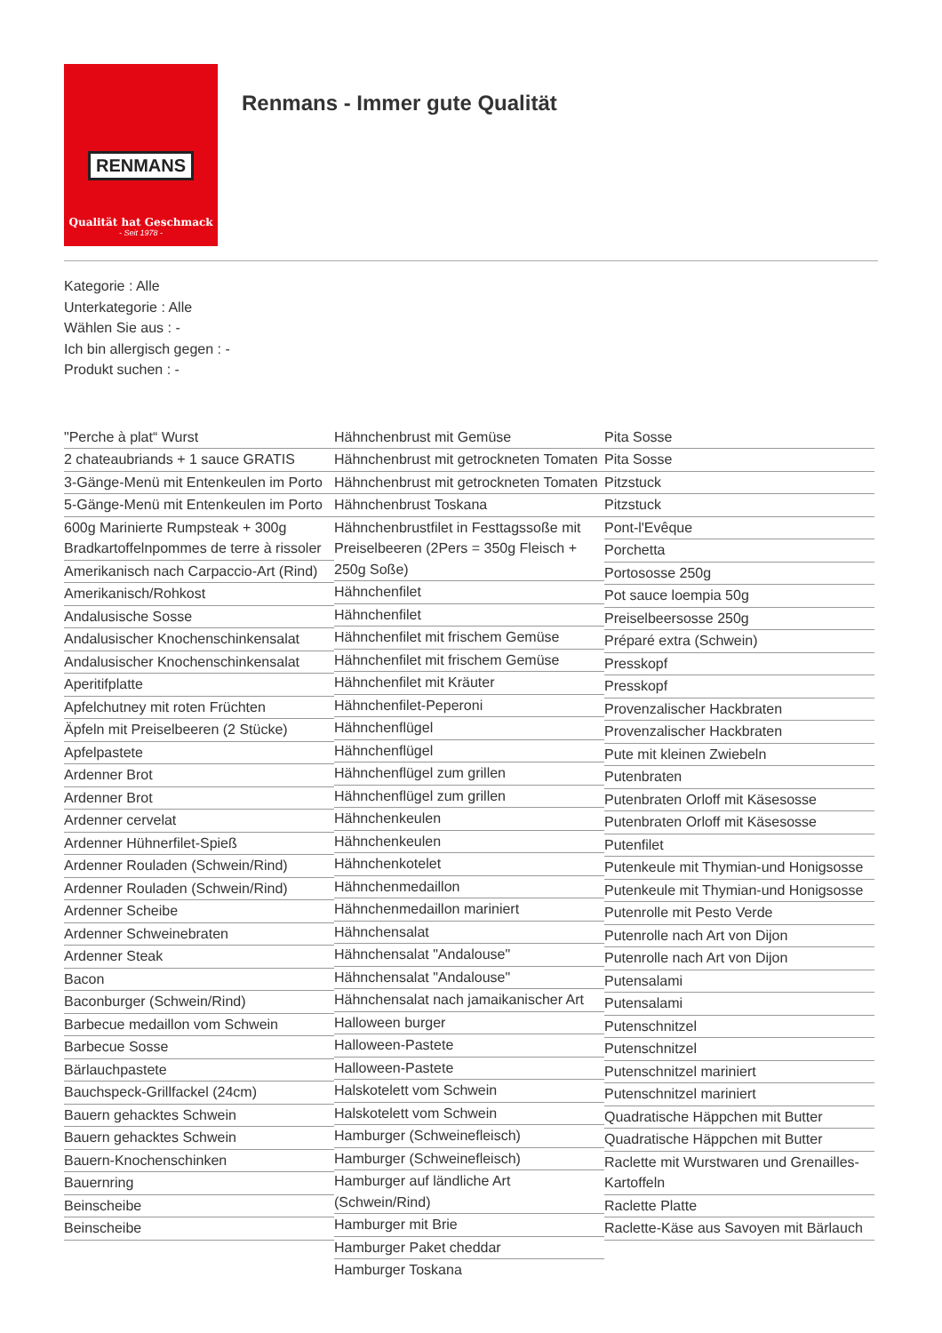RENMANS
Qualität hat Geschmack
- Seit 1978 -
Renmans - Immer gute Qualität
Kategorie : Alle
Unterkategorie : Alle
Wählen Sie aus : -
Ich bin allergisch gegen : -
Produkt suchen : -
"Perche à plat“ Wurst
2 chateaubriands + 1 sauce GRATIS
3-Gänge-Menü mit Entenkeulen im Porto
5-Gänge-Menü mit Entenkeulen im Porto
600g Marinierte Rumpsteak + 300g Bradkartoffelnpommes de terre à rissoler
Amerikanisch nach Carpaccio-Art (Rind)
Amerikanisch/Rohkost
Andalusische Sosse
Andalusischer Knochenschinkensalat
Andalusischer Knochenschinkensalat
Aperitifplatte
Apfelchutney mit roten Früchten
Äpfeln mit Preiselbeeren (2 Stücke)
Apfelpastete
Ardenner Brot
Ardenner Brot
Ardenner cervelat
Ardenner Hühnerfilet-Spieß
Ardenner Rouladen (Schwein/Rind)
Ardenner Rouladen (Schwein/Rind)
Ardenner Scheibe
Ardenner Schweinebraten
Ardenner Steak
Bacon
Baconburger (Schwein/Rind)
Barbecue medaillon vom Schwein
Barbecue Sosse
Bärlauchpastete
Bauchspeck-Grillfackel (24cm)
Bauern gehacktes Schwein
Bauern gehacktes Schwein
Bauern-Knochenschinken
Bauernring
Beinscheibe
Beinscheibe
Hähnchenbrust mit Gemüse
Hähnchenbrust mit getrockneten Tomaten
Hähnchenbrust mit getrockneten Tomaten
Hähnchenbrust Toskana
Hähnchenbrustfilet in Festtagssoße mit Preiselbeeren (2Pers = 350g Fleisch + 250g Soße)
Hähnchenfilet
Hähnchenfilet
Hähnchenfilet mit frischem Gemüse
Hähnchenfilet mit frischem Gemüse
Hähnchenfilet mit Kräuter
Hähnchenfilet-Peperoni
Hähnchenflügel
Hähnchenflügel
Hähnchenflügel zum grillen
Hähnchenflügel zum grillen
Hähnchenkeulen
Hähnchenkeulen
Hähnchenkotelet
Hähnchenmedaillon
Hähnchenmedaillon mariniert
Hähnchensalat
Hähnchensalat "Andalouse"
Hähnchensalat "Andalouse"
Hähnchensalat nach jamaikanischer Art
Halloween burger
Halloween-Pastete
Halloween-Pastete
Halskotelett vom Schwein
Halskotelett vom Schwein
Hamburger (Schweinefleisch)
Hamburger (Schweinefleisch)
Hamburger auf ländliche Art (Schwein/Rind)
Hamburger mit Brie
Hamburger Paket cheddar
Hamburger Toskana
Pita Sosse
Pita Sosse
Pitzstuck
Pitzstuck
Pont-l'Evêque
Porchetta
Portososse 250g
Pot sauce loempia 50g
Preiselbeersosse 250g
Préparé extra (Schwein)
Presskopf
Presskopf
Provenzalischer Hackbraten
Provenzalischer Hackbraten
Pute mit kleinen Zwiebeln
Putenbraten
Putenbraten Orloff mit Käsesosse
Putenbraten Orloff mit Käsesosse
Putenfilet
Putenkeule mit Thymian-und Honigsosse
Putenkeule mit Thymian-und Honigsosse
Putenrolle mit Pesto Verde
Putenrolle nach Art von Dijon
Putenrolle nach Art von Dijon
Putensalami
Putensalami
Putenschnitzel
Putenschnitzel
Putenschnitzel mariniert
Putenschnitzel mariniert
Quadratische Häppchen mit Butter
Quadratische Häppchen mit Butter
Raclette mit Wurstwaren und Grenailles-Kartoffeln
Raclette Platte
Raclette-Käse aus Savoyen mit Bärlauch